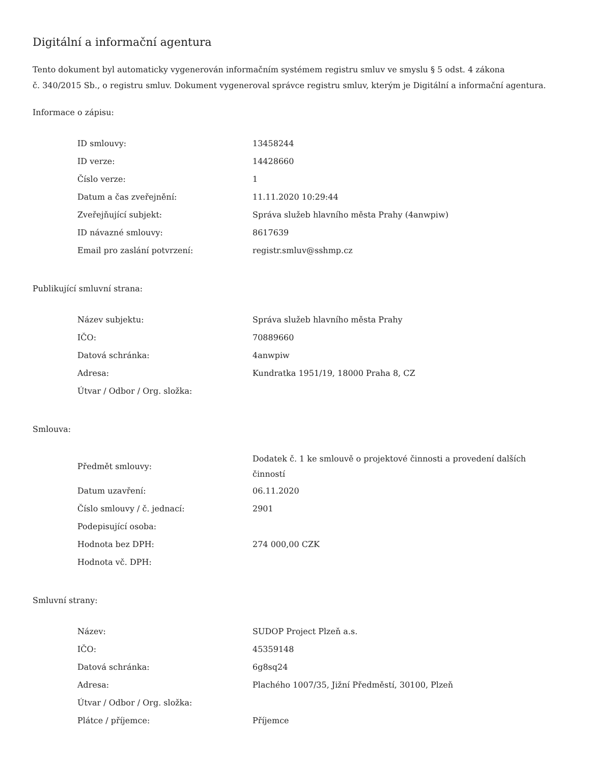Digitální a informační agentura
Tento dokument byl automaticky vygenerován informačním systémem registru smluv ve smyslu § 5 odst. 4 zákona
č. 340/2015 Sb., o registru smluv. Dokument vygeneroval správce registru smluv, kterým je Digitální a informační agentura.
Informace o zápisu:
| ID smlouvy: | 13458244 |
| ID verze: | 14428660 |
| Číslo verze: | 1 |
| Datum a čas zveřejnění: | 11.11.2020 10:29:44 |
| Zveřejňující subjekt: | Správa služeb hlavního města Prahy (4anwpiw) |
| ID návazné smlouvy: | 8617639 |
| Email pro zaslání potvrzení: | registr.smluv@sshmp.cz |
Publikující smluvní strana:
| Název subjektu: | Správa služeb hlavního města Prahy |
| IČO: | 70889660 |
| Datová schránka: | 4anwpiw |
| Adresa: | Kundratka 1951/19, 18000 Praha 8, CZ |
| Útvar / Odbor / Org. složka: | |
Smlouva:
| Předmět smlouvy: | Dodatek č. 1 ke smlouvě o projektové činnosti a provedení dalších činností |
| Datum uzavření: | 06.11.2020 |
| Číslo smlouvy / č. jednací: | 2901 |
| Podepisující osoba: | |
| Hodnota bez DPH: | 274 000,00 CZK |
| Hodnota vč. DPH: | |
Smluvní strany:
| Název: | SUDOP Project Plzeň a.s. |
| IČO: | 45359148 |
| Datová schránka: | 6g8sq24 |
| Adresa: | Plachého 1007/35, Jižní Předměstí, 30100, Plzeň |
| Útvar / Odbor / Org. složka: | |
| Plátce / příjemce: | Příjemce |